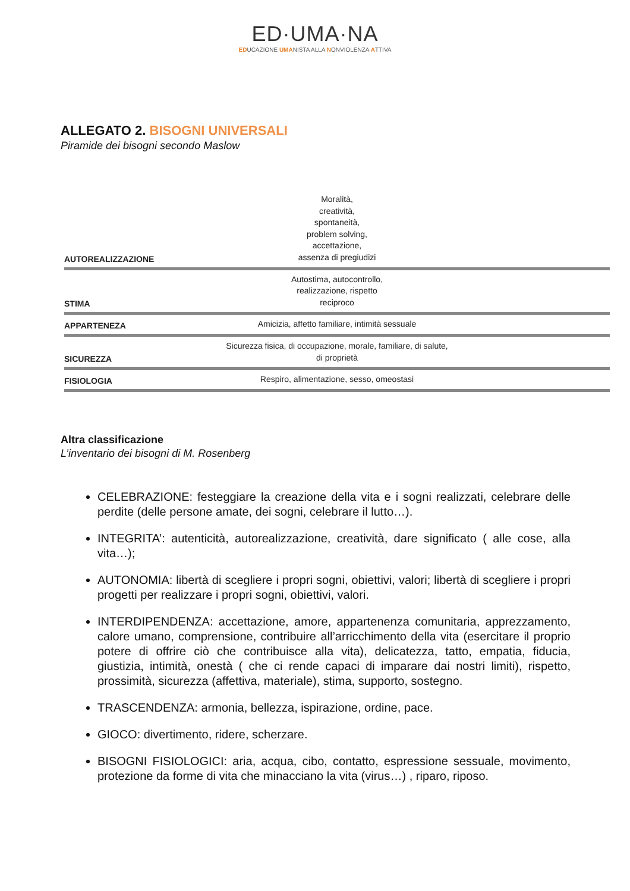ED·UMA·NA
EDUCAZIONE UMANISTA ALLA NONVIOLENZA ATTIVA
ALLEGATO 2. BISOGNI UNIVERSALI
Piramide dei bisogni secondo Maslow
AUTOREALIZZAZIONE
Moralità,
creatività,
spontaneità,
problem solving,
accettazione,
assenza di pregiudizi
STIMA
Autostima, autocontrollo,
realizzazione, rispetto
reciproco
APPARTENEZA
Amicizia, affetto familiare, intimità sessuale
SICUREZZA
Sicurezza fisica, di occupazione, morale, familiare, di salute,
di proprietà
FISIOLOGIA
Respiro, alimentazione, sesso, omeostasi
Altra classificazione
L’inventario dei bisogni di M. Rosenberg
CELEBRAZIONE: festeggiare la creazione della vita e i sogni realizzati, celebrare delle perdite (delle persone amate, dei sogni, celebrare il lutto…).
INTEGRITA’: autenticità, autorealizzazione, creatività, dare significato ( alle cose, alla vita…);
AUTONOMIA: libertà di scegliere i propri sogni, obiettivi, valori; libertà di scegliere i propri progetti per realizzare i propri sogni, obiettivi, valori.
INTERDIPENDENZA: accettazione, amore, appartenenza comunitaria, apprezzamento, calore umano, comprensione, contribuire all’arricchimento della vita (esercitare il proprio potere di offrire ciò che contribuisce alla vita), delicatezza, tatto, empatia, fiducia, giustizia, intimità, onestà ( che ci rende capaci di imparare dai nostri limiti), rispetto, prossimità, sicurezza (affettiva, materiale), stima, supporto, sostegno.
TRASCENDENZA: armonia, bellezza, ispirazione, ordine, pace.
GIOCO: divertimento, ridere, scherzare.
BISOGNI FISIOLOGICI: aria, acqua, cibo, contatto, espressione sessuale, movimento, protezione da forme di vita che minacciano la vita (virus…) , riparo, riposo.